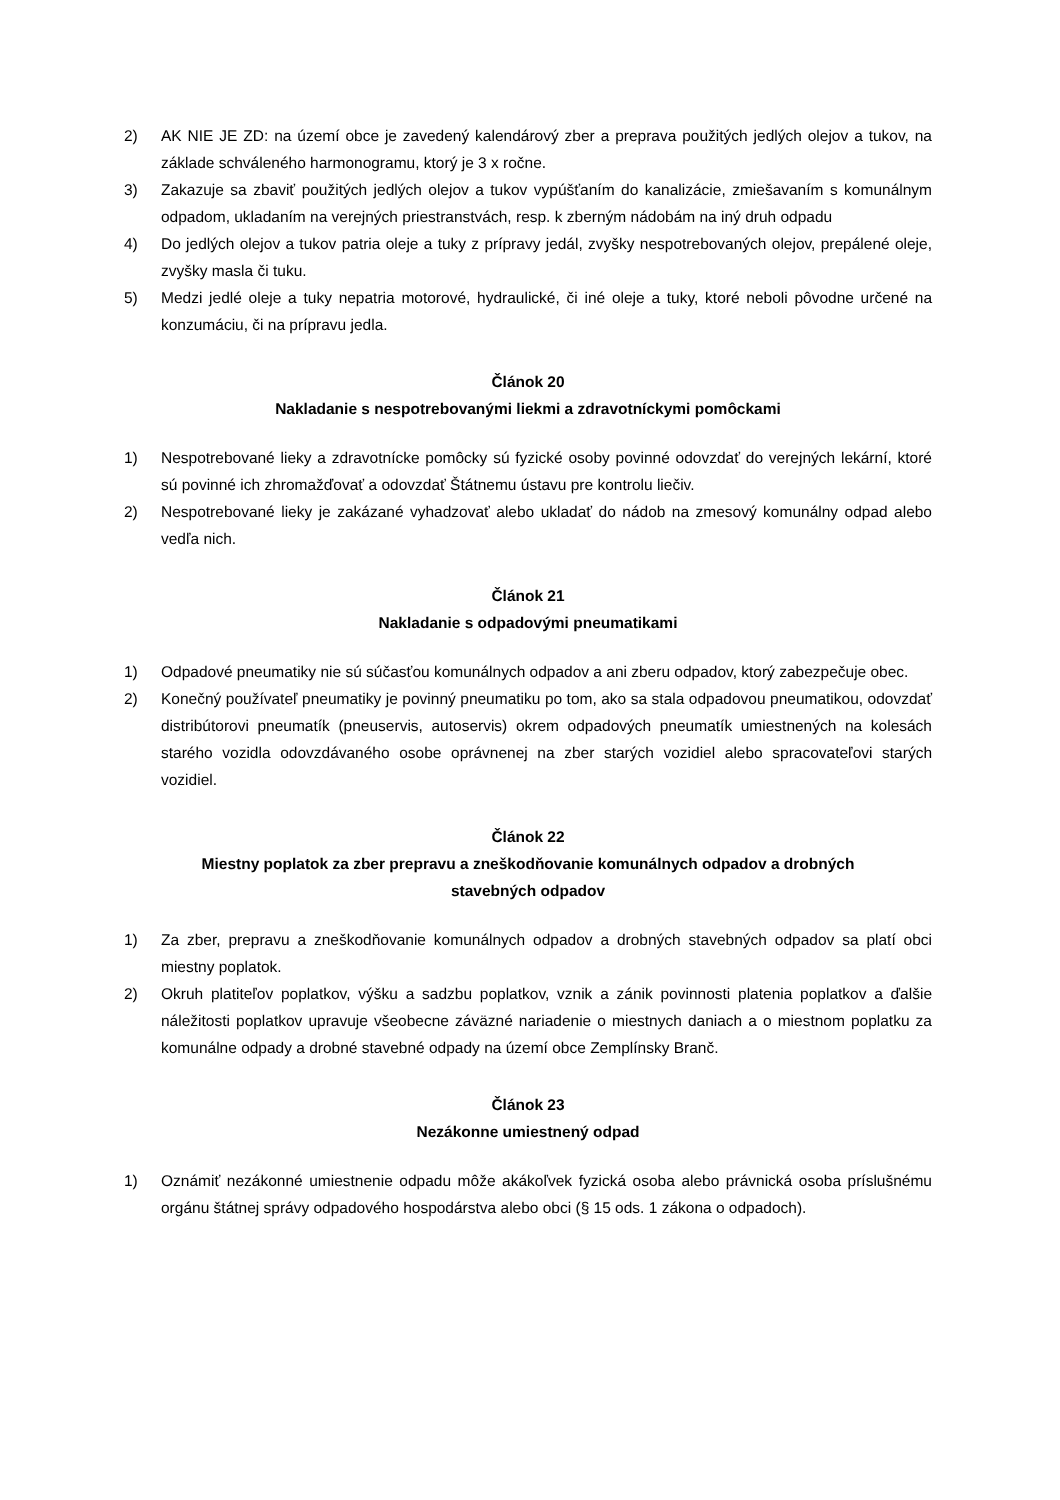2) AK NIE JE ZD: na území obce je zavedený kalendárový zber a preprava použitých jedlých olejov a tukov, na základe schváleného harmonogramu, ktorý je 3 x ročne.
3) Zakazuje sa zbaviť použitých jedlých olejov a tukov vypúšťaním do kanalizácie, zmiešavaním s komunálnym odpadom, ukladaním na verejných priestranstvách, resp. k zberným nádobám na iný druh odpadu
4) Do jedlých olejov a tukov patria oleje a tuky z prípravy jedál, zvyšky nespotrebovaných olejov, prepálené oleje, zvyšky masla či tuku.
5) Medzi jedlé oleje a tuky nepatria motorové, hydraulické, či iné oleje a tuky, ktoré neboli pôvodne určené na konzumáciu, či na prípravu jedla.
Článok 20
Nakladanie s nespotrebovanými liekmi a zdravotníckymi pomôckami
1) Nespotrebované lieky a zdravotnícke pomôcky sú fyzické osoby povinné odovzdať do verejných lekární, ktoré sú povinné ich zhromažďovať a odovzdať Štátnemu ústavu pre kontrolu liečiv.
2) Nespotrebované lieky je zakázané vyhadzovať alebo ukladať do nádob na zmesový komunálny odpad alebo vedľa nich.
Článok 21
Nakladanie s odpadovými pneumatikami
1) Odpadové pneumatiky nie sú súčasťou komunálnych odpadov a ani zberu odpadov, ktorý zabezpečuje obec.
2) Konečný používateľ pneumatiky je povinný pneumatiku po tom, ako sa stala odpadovou pneumatikou, odovzdať distribútorovi pneumatík (pneuservis, autoservis) okrem odpadových pneumatík umiestnených na kolesách starého vozidla odovzdávaného osobe oprávnenej na zber starých vozidiel alebo spracovateľovi starých vozidiel.
Článok 22
Miestny poplatok za zber prepravu a zneškodňovanie komunálnych odpadov a drobných
stavebných odpadov
1) Za zber, prepravu a zneškodňovanie komunálnych odpadov a drobných stavebných odpadov sa platí obci miestny poplatok.
2) Okruh platiteľov poplatkov, výšku a sadzbu poplatkov, vznik a zánik povinnosti platenia poplatkov a ďalšie náležitosti poplatkov upravuje všeobecne záväzné nariadenie o miestnych daniach a o miestnom poplatku za komunálne odpady a drobné stavebné odpady na území obce Zemplínsky Branč.
Článok 23
Nezákonne umiestnený odpad
1) Oznámiť nezákonné umiestnenie odpadu môže akákoľvek fyzická osoba alebo právnická osoba príslušnému orgánu štátnej správy odpadového hospodárstva alebo obci (§ 15 ods. 1 zákona o odpadoch).